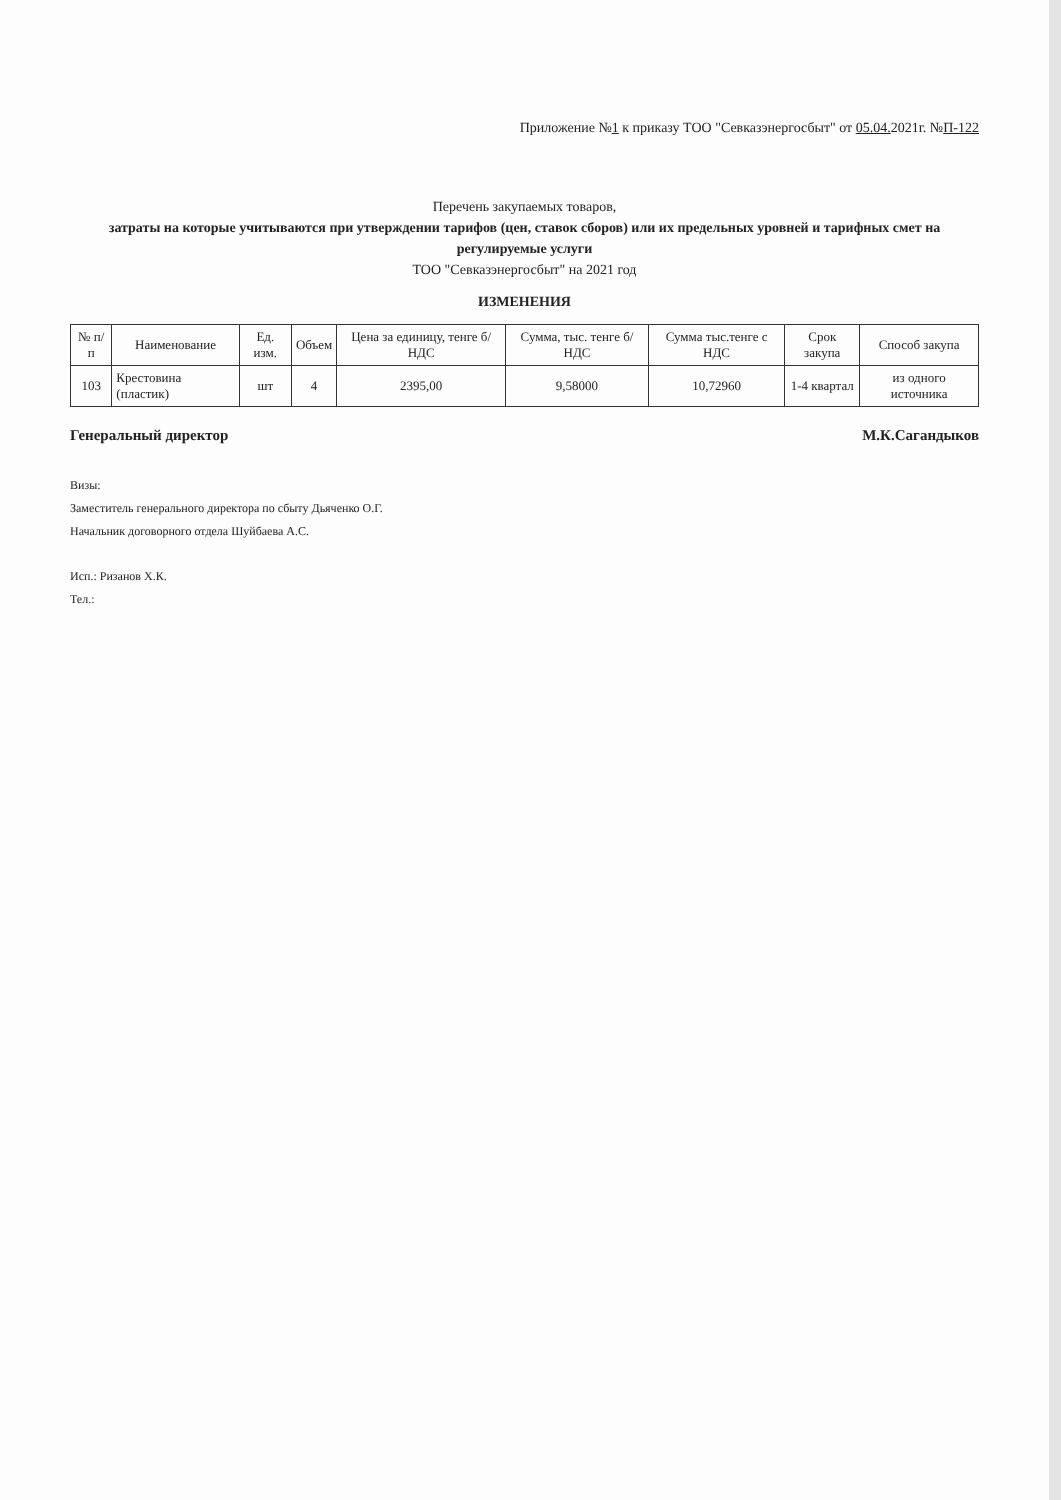Приложение №1 к приказу ТОО "Севказэнергосбыт" от 05.04. 2021г. №П-122
Перечень закупаемых товаров,
затраты на которые учитываются при утверждении тарифов (цен, ставок сборов) или их предельных уровней и тарифных смет на регулируемые услуги
ТОО "Севказэнергосбыт" на 2021 год
ИЗМЕНЕНИЯ
| № п/п | Наименование | Ед. изм. | Объем | Цена за единицу, тенге б/НДС | Сумма, тыс. тенге б/НДС | Сумма тыс.тенге с НДС | Срок закупа | Способ закупа |
| --- | --- | --- | --- | --- | --- | --- | --- | --- |
| 103 | Крестовина (пластик) | шт | 4 | 2395,00 | 9,58000 | 10,72960 | 1-4 квартал | из одного источника |
Генеральный директор М.К.Сагандыков
Визы:
Заместитель генерального директора по сбыту Дьяченко О.Г.
Начальник договорного отдела Шуйбаева А.С.
Исп.: Ризанов Х.К.
Тел.: